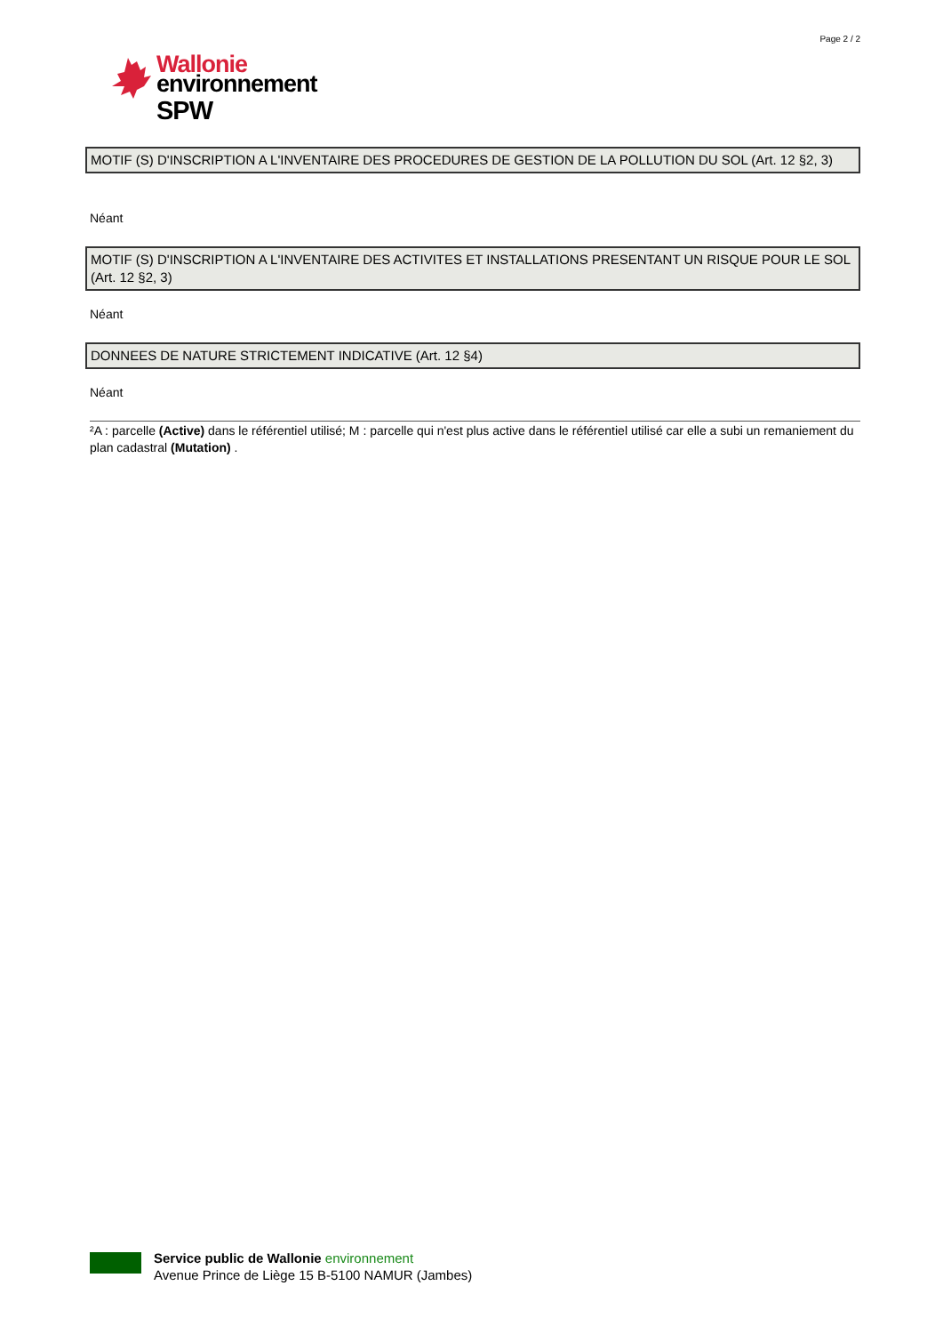Page 2 / 2
Wallonie
environnement
SPW
MOTIF (S) D'INSCRIPTION A L'INVENTAIRE DES PROCEDURES DE GESTION DE LA POLLUTION DU SOL (Art. 12 §2, 3)
Néant
MOTIF (S) D'INSCRIPTION A L'INVENTAIRE DES ACTIVITES ET INSTALLATIONS PRESENTANT UN RISQUE POUR LE SOL (Art. 12 §2, 3)
Néant
DONNEES DE NATURE STRICTEMENT INDICATIVE (Art. 12 §4)
Néant
²A : parcelle (Active) dans le référentiel utilisé; M : parcelle qui n'est plus active dans le référentiel utilisé car elle a subi un remaniement du plan cadastral (Mutation) .
Service public de Wallonie environnement
Avenue Prince de Liège 15 B-5100 NAMUR (Jambes)